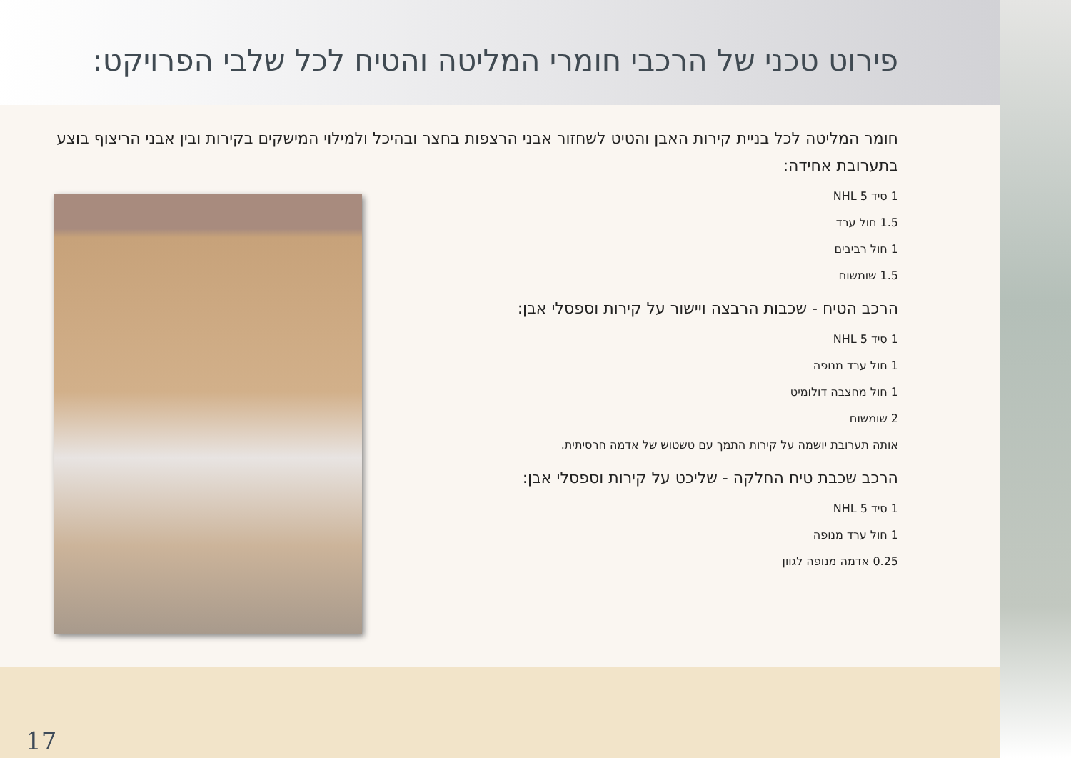פירוט טכני של הרכבי חומרי המליטה והטיח לכל שלבי הפרויקט:
חומר המליטה לכל בניית קירות האבן והטיט לשחזור אבני הרצפות בחצר ובהיכל ולמילוי המישקים בקירות ובין אבני הריצוף בוצע בתערובת אחידה:
1 סיד NHL 5
1.5 חול ערד
1 חול רביבים
1.5 שומשום
הרכב הטיח - שכבות הרבצה ויישור על קירות וספסלי אבן:
1 סיד NHL 5
1 חול ערד מנופה
1 חול מחצבה דולומיט
2 שומשום
אותה תערובת יושמה על קירות התמך עם טשטוש של אדמה חרסיתית.
הרכב שכבת טיח החלקה - שליכט על קירות וספסלי אבן:
1 סיד NHL 5
1 חול ערד מנופה
0.25 אדמה מנופה לגוון
17